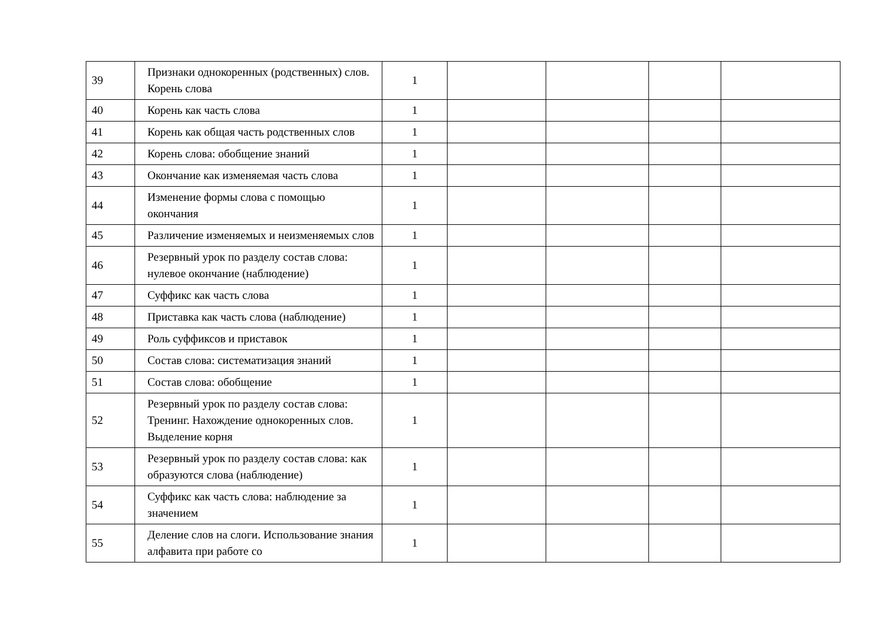| 39 | Признаки однокоренных (родственных) слов. Корень слова | 1 | | | | |
| 40 | Корень как часть слова | 1 | | | | |
| 41 | Корень как общая часть родственных слов | 1 | | | | |
| 42 | Корень слова: обобщение знаний | 1 | | | | |
| 43 | Окончание как изменяемая часть слова | 1 | | | | |
| 44 | Изменение формы слова с помощью окончания | 1 | | | | |
| 45 | Различение изменяемых и неизменяемых слов | 1 | | | | |
| 46 | Резервный урок по разделу состав слова: нулевое окончание (наблюдение) | 1 | | | | |
| 47 | Суффикс как часть слова | 1 | | | | |
| 48 | Приставка как часть слова (наблюдение) | 1 | | | | |
| 49 | Роль суффиксов и приставок | 1 | | | | |
| 50 | Состав слова: систематизация знаний | 1 | | | | |
| 51 | Состав слова: обобщение | 1 | | | | |
| 52 | Резервный урок по разделу состав слова: Тренинг. Нахождение однокоренных слов. Выделение корня | 1 | | | | |
| 53 | Резервный урок по разделу состав слова: как образуются слова (наблюдение) | 1 | | | | |
| 54 | Суффикс как часть слова: наблюдение за значением | 1 | | | | |
| 55 | Деление слов на слоги. Использование знания алфавита при работе со | 1 | | | | |